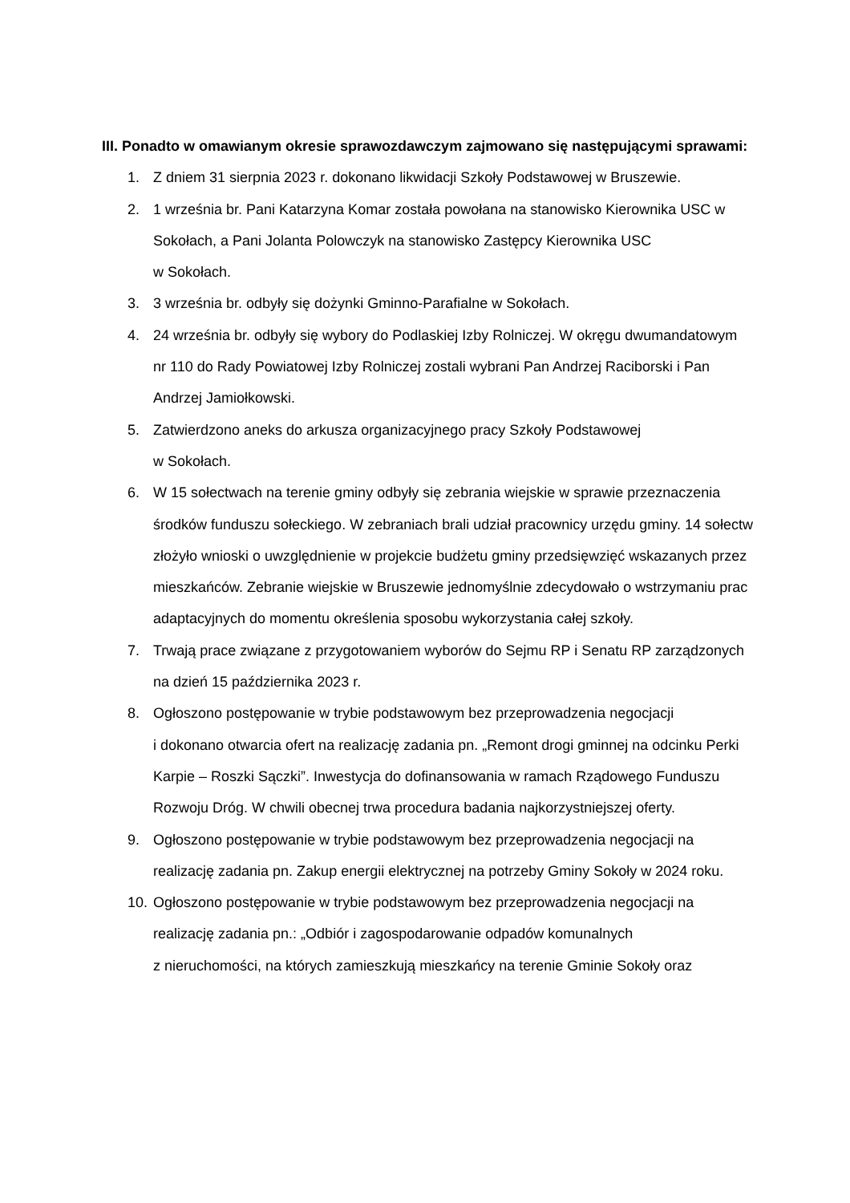III. Ponadto w omawianym okresie sprawozdawczym zajmowano się następującymi sprawami:
1. Z dniem 31 sierpnia 2023 r. dokonano likwidacji Szkoły Podstawowej w Bruszewie.
2. 1 września br. Pani Katarzyna Komar została powołana na stanowisko Kierownika USC w Sokołach, a Pani Jolanta Polowczyk na stanowisko Zastępcy Kierownika USC
w Sokołach.
3. 3 września br. odbyły się dożynki Gminno-Parafialne w Sokołach.
4. 24 września br. odbyły się wybory do Podlaskiej Izby Rolniczej. W okręgu dwumandatowym nr 110 do Rady Powiatowej Izby Rolniczej zostali wybrani Pan Andrzej Raciborski i Pan Andrzej Jamiołkowski.
5. Zatwierdzono aneks do arkusza organizacyjnego pracy Szkoły Podstawowej
w Sokołach.
6. W 15 sołectwach na terenie gminy odbyły się zebrania wiejskie w sprawie przeznaczenia środków funduszu sołeckiego. W zebraniach brali udział pracownicy urzędu gminy. 14 sołectw złożyło wnioski o uwzględnienie w projekcie budżetu gminy przedsięwzięć wskazanych przez mieszkańców. Zebranie wiejskie w Bruszewie jednomyślnie zdecydowało o wstrzymaniu prac adaptacyjnych do momentu określenia sposobu wykorzystania całej szkoły.
7. Trwają prace związane z przygotowaniem wyborów do Sejmu RP i Senatu RP zarządzonych na dzień 15 października 2023 r.
8. Ogłoszono postępowanie w trybie podstawowym bez przeprowadzenia negocjacji
i dokonano otwarcia ofert na realizację zadania pn. „Remont drogi gminnej na odcinku Perki Karpie – Roszki Sączki”. Inwestycja do dofinansowania w ramach Rządowego Funduszu Rozwoju Dróg. W chwili obecnej trwa procedura badania najkorzystniejszej oferty.
9. Ogłoszono postępowanie w trybie podstawowym bez przeprowadzenia negocjacji na realizację zadania pn. Zakup energii elektrycznej na potrzeby Gminy Sokoły w 2024 roku.
10. Ogłoszono postępowanie w trybie podstawowym bez przeprowadzenia negocjacji na realizację zadania pn.: „Odbiór i zagospodarowanie odpadów komunalnych
z nieruchomości, na których zamieszkują mieszkańcy na terenie Gminie Sokoły oraz